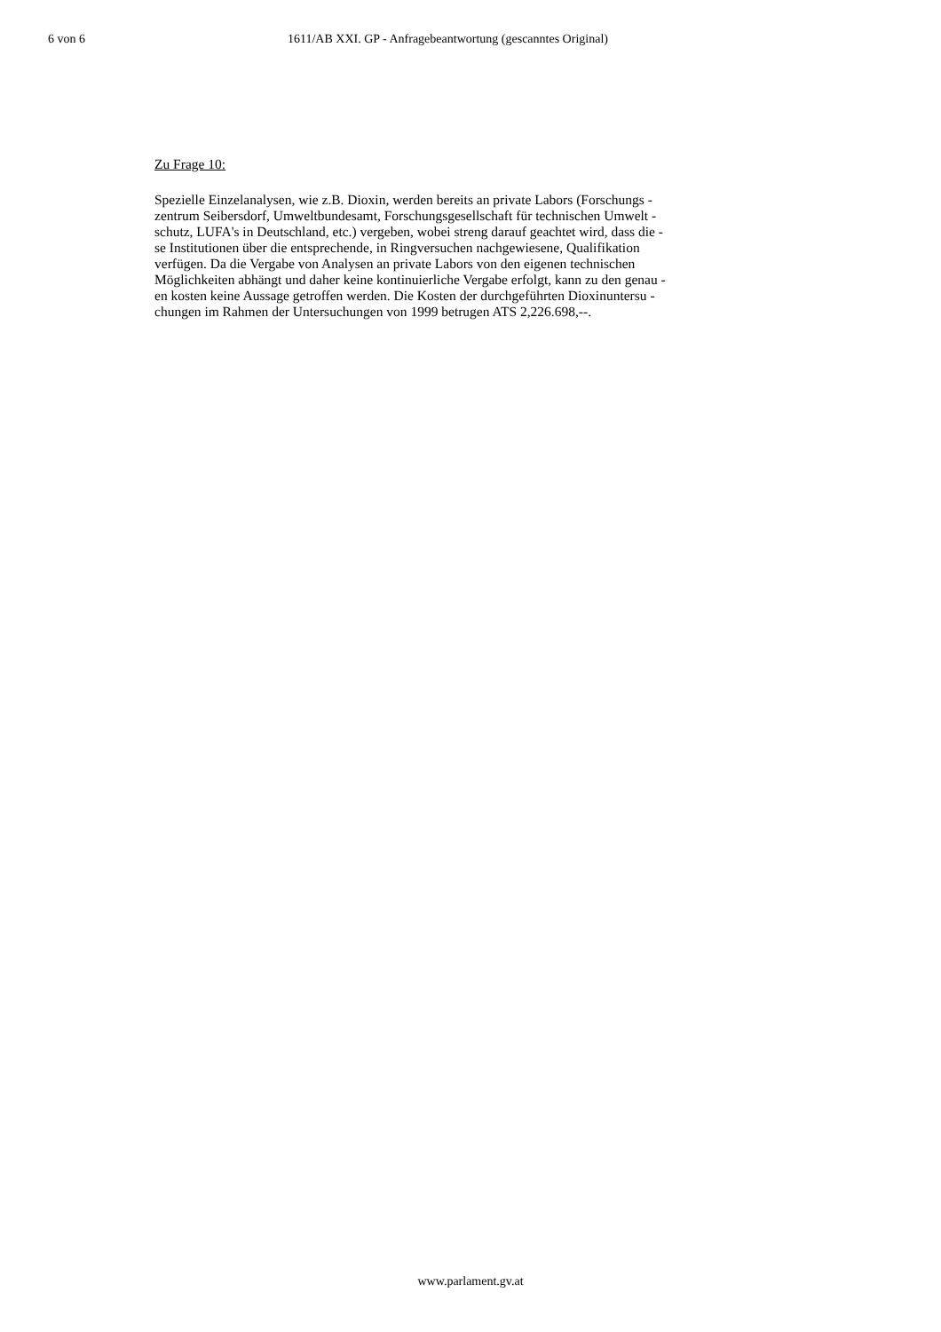6 von 6 1611/AB XXI. GP - Anfragebeantwortung (gescanntes Original)
Zu Frage 10:
Spezielle Einzelanalysen, wie z.B. Dioxin, werden bereits an private Labors (Forschungs -
zentrum Seibersdorf, Umweltbundesamt, Forschungsgesellschaft für technischen Umwelt -
schutz, LUFA's in Deutschland, etc.) vergeben, wobei streng darauf geachtet wird, dass die -
se Institutionen über die entsprechende, in Ringversuchen nachgewiesene, Qualifikation
verfügen. Da die Vergabe von Analysen an private Labors von den eigenen technischen
Möglichkeiten abhängt und daher keine kontinuierliche Vergabe erfolgt, kann zu den genau -
en kosten keine Aussage getroffen werden. Die Kosten der durchgeführten Dioxinuntersu -
chungen im Rahmen der Untersuchungen von 1999 betrugen ATS 2,226.698,--.
www.parlament.gv.at